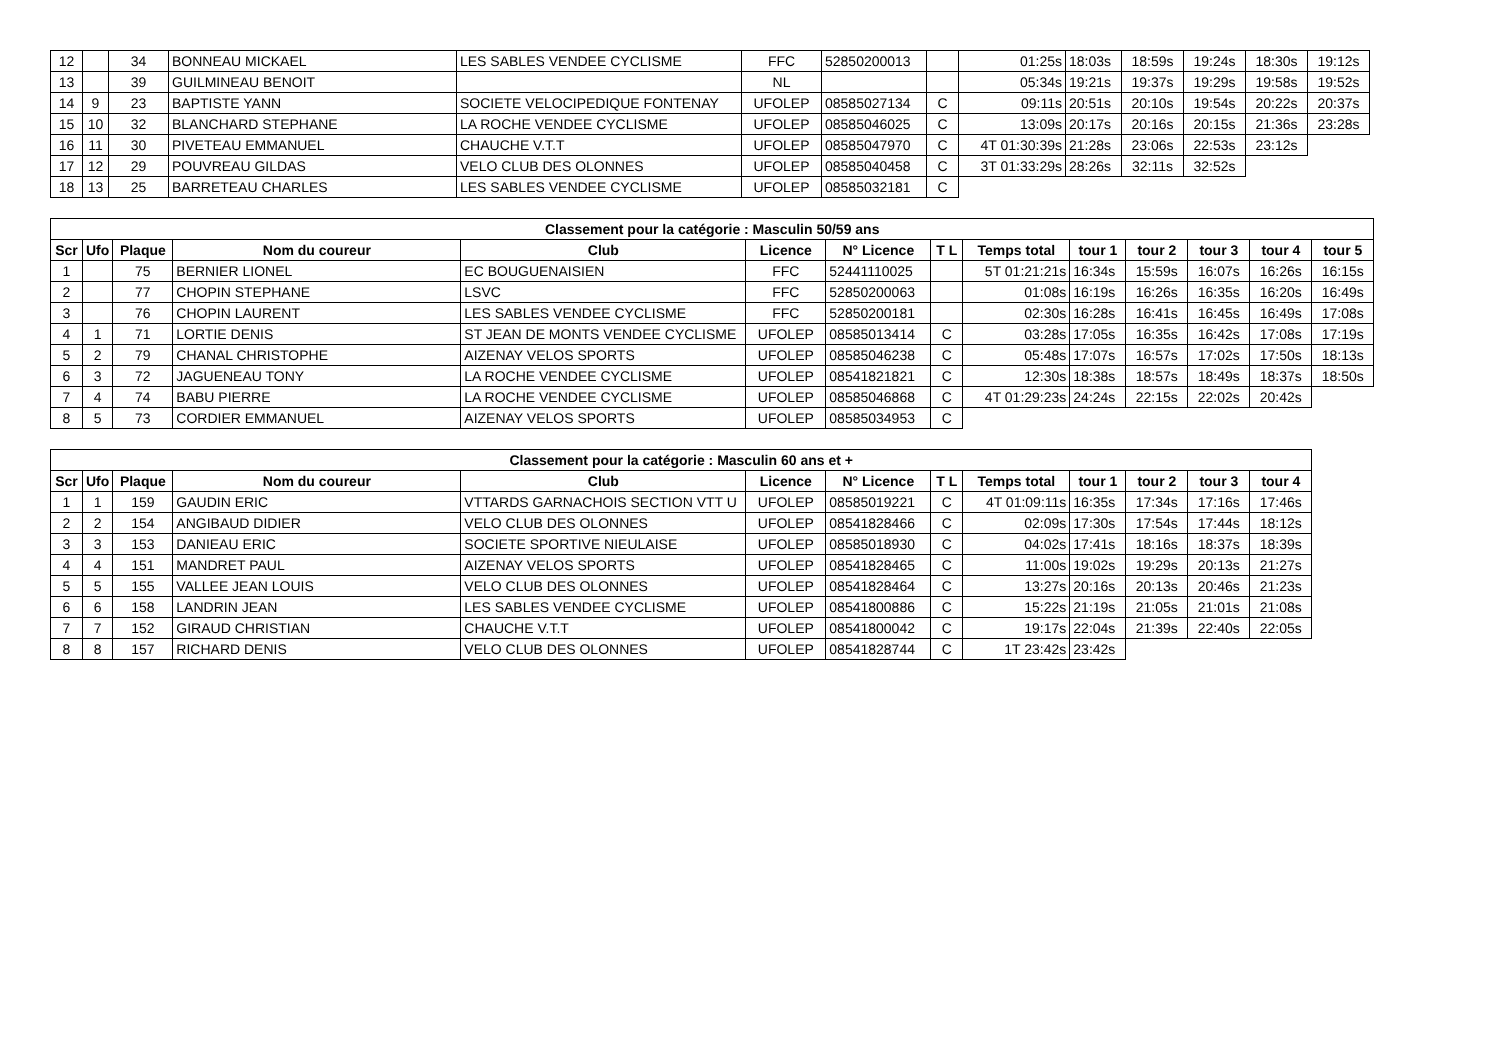| 12 | | 34 | BONNEAU MICKAEL | LES SABLES VENDEE CYCLISME | FFC | 52850200013 | | 01:25s | 18:03s | 18:59s | 19:24s | 18:30s | 19:12s |
| 13 | | 39 | GUILMINEAU BENOIT | | NL | | | 05:34s | 19:21s | 19:37s | 19:29s | 19:58s | 19:52s |
| 14 | 9 | 23 | BAPTISTE YANN | SOCIETE VELOCIPEDIQUE FONTENAY | UFOLEP | 08585027134 | C | 09:11s | 20:51s | 20:10s | 19:54s | 20:22s | 20:37s |
| 15 | 10 | 32 | BLANCHARD STEPHANE | LA ROCHE VENDEE CYCLISME | UFOLEP | 08585046025 | C | 13:09s | 20:17s | 20:16s | 20:15s | 21:36s | 23:28s |
| 16 | 11 | 30 | PIVETEAU EMMANUEL | CHAUCHE V.T.T | UFOLEP | 08585047970 | C | 4T 01:30:39s | 21:28s | 23:06s | 22:53s | 23:12s | |
| 17 | 12 | 29 | POUVREAU GILDAS | VELO CLUB DES OLONNES | UFOLEP | 08585040458 | C | 3T 01:33:29s | 28:26s | 32:11s | 32:52s | | |
| 18 | 13 | 25 | BARRETEAU CHARLES | LES SABLES VENDEE CYCLISME | UFOLEP | 08585032181 | C | | | | | | |
| Classement pour la catégorie : Masculin 50/59 ans | | | | | | | | | | | | | |
| --- | --- | --- | --- | --- | --- | --- | --- | --- | --- | --- | --- | --- | --- |
| Scr | Ufo | Plaque | Nom du coureur | Club | Licence | N° Licence | T L | Temps total | tour 1 | tour 2 | tour 3 | tour 4 | tour 5 |
| 1 | | 75 | BERNIER LIONEL | EC BOUGUENAISIEN | FFC | 52441110025 | | 5T 01:21:21s | 16:34s | 15:59s | 16:07s | 16:26s | 16:15s |
| 2 | | 77 | CHOPIN STEPHANE | LSVC | FFC | 52850200063 | | 01:08s | 16:19s | 16:26s | 16:35s | 16:20s | 16:49s |
| 3 | | 76 | CHOPIN LAURENT | LES SABLES VENDEE CYCLISME | FFC | 52850200181 | | 02:30s | 16:28s | 16:41s | 16:45s | 16:49s | 17:08s |
| 4 | 1 | 71 | LORTIE DENIS | ST JEAN DE MONTS VENDEE CYCLISME | UFOLEP | 08585013414 | C | 03:28s | 17:05s | 16:35s | 16:42s | 17:08s | 17:19s |
| 5 | 2 | 79 | CHANAL CHRISTOPHE | AIZENAY VELOS SPORTS | UFOLEP | 08585046238 | C | 05:48s | 17:07s | 16:57s | 17:02s | 17:50s | 18:13s |
| 6 | 3 | 72 | JAGUENEAU TONY | LA ROCHE VENDEE CYCLISME | UFOLEP | 08541821821 | C | 12:30s | 18:38s | 18:57s | 18:49s | 18:37s | 18:50s |
| 7 | 4 | 74 | BABU PIERRE | LA ROCHE VENDEE CYCLISME | UFOLEP | 08585046868 | C | 4T 01:29:23s | 24:24s | 22:15s | 22:02s | 20:42s | |
| 8 | 5 | 73 | CORDIER EMMANUEL | AIZENAY VELOS SPORTS | UFOLEP | 08585034953 | C | | | | | | |
| Classement pour la catégorie : Masculin 60 ans et + | | | | | | | | | | | | |
| --- | --- | --- | --- | --- | --- | --- | --- | --- | --- | --- | --- | --- |
| Scr | Ufo | Plaque | Nom du coureur | Club | Licence | N° Licence | T L | Temps total | tour 1 | tour 2 | tour 3 | tour 4 |
| 1 | 1 | 159 | GAUDIN ERIC | VTTARDS GARNACHOIS SECTION VTT U | UFOLEP | 08585019221 | C | 4T 01:09:11s | 16:35s | 17:34s | 17:16s | 17:46s |
| 2 | 2 | 154 | ANGIBAUD DIDIER | VELO CLUB DES OLONNES | UFOLEP | 08541828466 | C | 02:09s | 17:30s | 17:54s | 17:44s | 18:12s |
| 3 | 3 | 153 | DANIEAU ERIC | SOCIETE SPORTIVE NIEULAISE | UFOLEP | 08585018930 | C | 04:02s | 17:41s | 18:16s | 18:37s | 18:39s |
| 4 | 4 | 151 | MANDRET PAUL | AIZENAY VELOS SPORTS | UFOLEP | 08541828465 | C | 11:00s | 19:02s | 19:29s | 20:13s | 21:27s |
| 5 | 5 | 155 | VALLEE JEAN LOUIS | VELO CLUB DES OLONNES | UFOLEP | 08541828464 | C | 13:27s | 20:16s | 20:13s | 20:46s | 21:23s |
| 6 | 6 | 158 | LANDRIN JEAN | LES SABLES VENDEE CYCLISME | UFOLEP | 08541800886 | C | 15:22s | 21:19s | 21:05s | 21:01s | 21:08s |
| 7 | 7 | 152 | GIRAUD CHRISTIAN | CHAUCHE V.T.T | UFOLEP | 08541800042 | C | 19:17s | 22:04s | 21:39s | 22:40s | 22:05s |
| 8 | 8 | 157 | RICHARD DENIS | VELO CLUB DES OLONNES | UFOLEP | 08541828744 | C | 1T 23:42s | 23:42s | | | |